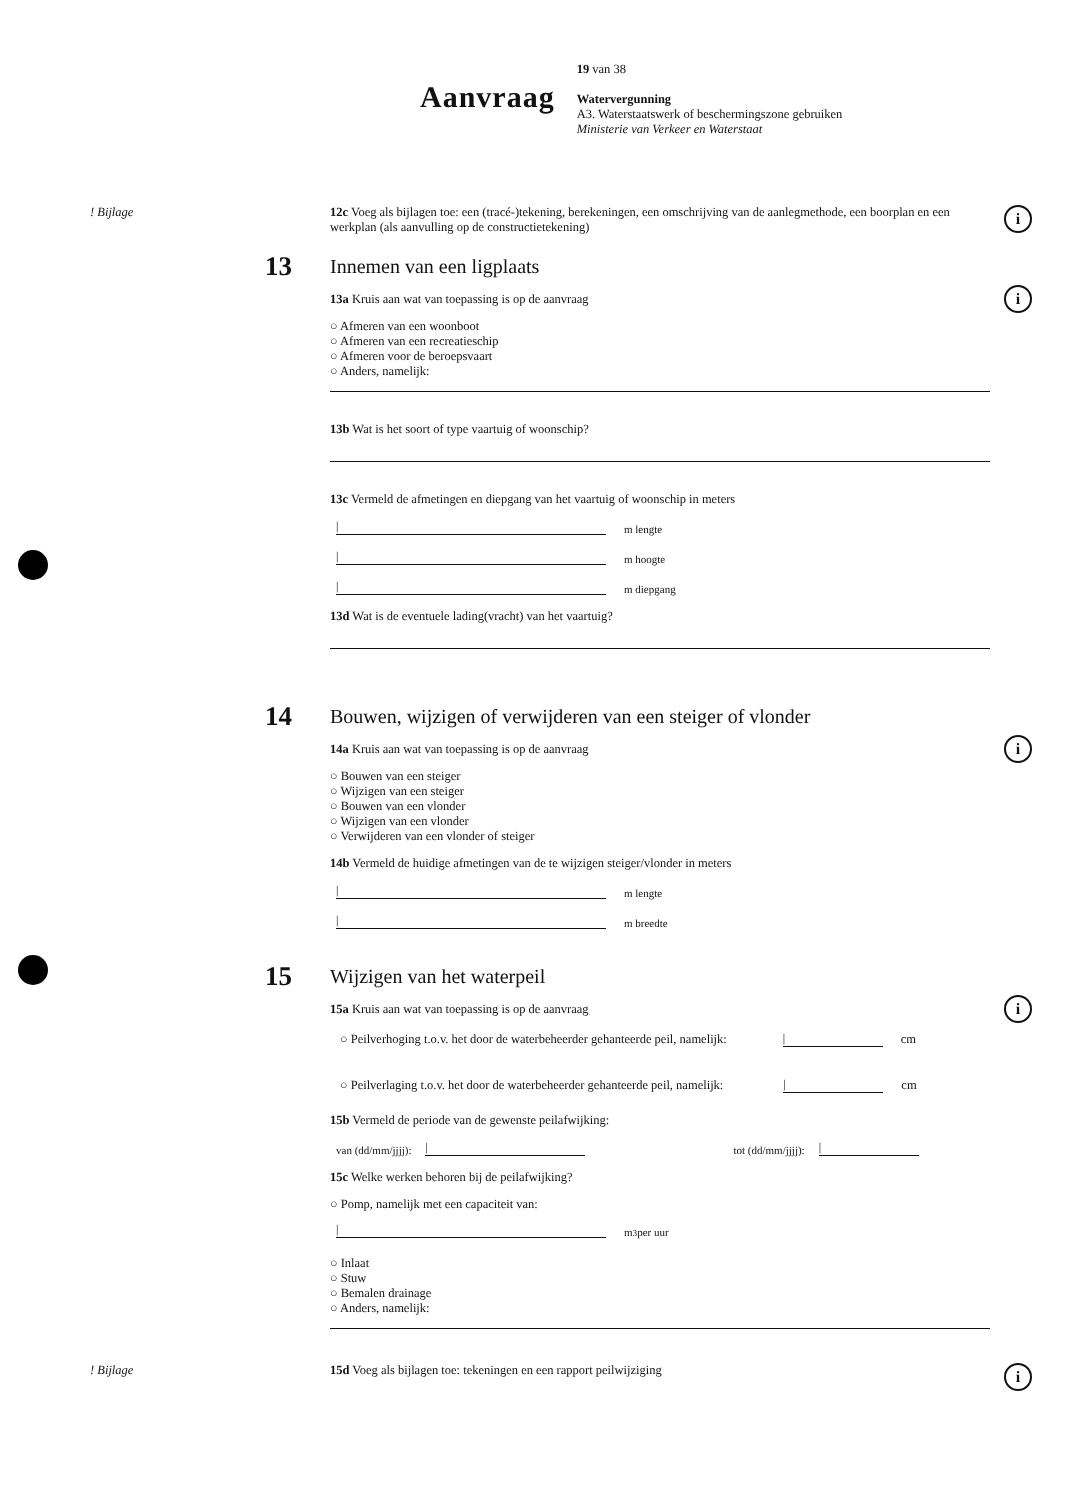Aanvraag
19 van 38
Watervergunning
A3. Waterstaatswerk of beschermingszone gebruiken
Ministerie van Verkeer en Waterstaat
! Bijlage 12c Voeg als bijlagen toe: een (tracé-)tekening, berekeningen, een omschrijving van de aanlegmethode, een boorplan en een werkplan (als aanvulling op de constructietekening)
i
13
Innemen van een ligplaats
13a Kruis aan wat van toepassing is op de aanvraag
i
○ Afmeren van een woonboot
○ Afmeren van een recreatieschip
○ Afmeren voor de beroepsvaart
○ Anders, namelijk:
13b Wat is het soort of type vaartuig of woonschip?
13c Vermeld de afmetingen en diepgang van het vaartuig of woonschip in meters
| m lengte
| m hoogte
| m diepgang
13d Wat is de eventuele lading(vracht) van het vaartuig?
14
Bouwen, wijzigen of verwijderen van een steiger of vlonder
14a Kruis aan wat van toepassing is op de aanvraag
i
○ Bouwen van een steiger
○ Wijzigen van een steiger
○ Bouwen van een vlonder
○ Wijzigen van een vlonder
○ Verwijderen van een vlonder of steiger
14b Vermeld de huidige afmetingen van de te wijzigen steiger/vlonder in meters
| m lengte
| m breedte
15
Wijzigen van het waterpeil
15a Kruis aan wat van toepassing is op de aanvraag
i
○ Peilverhoging t.o.v. het door de waterbeheerder gehanteerde peil, namelijk: | cm
○ Peilverlaging t.o.v. het door de waterbeheerder gehanteerde peil, namelijk: | cm
15b Vermeld de periode van de gewenste peilafwijking:
van (dd/mm/jjjj): | tot (dd/mm/jjjj): |
15c Welke werken behoren bij de peilafwijking?
○ Pomp, namelijk met een capaciteit van:
| m<sup>3</sup> per uur
○ Inlaat
○ Stuw
○ Bemalen drainage
○ Anders, namelijk:
! Bijlage 15d Voeg als bijlagen toe: tekeningen en een rapport peilwijziging
i